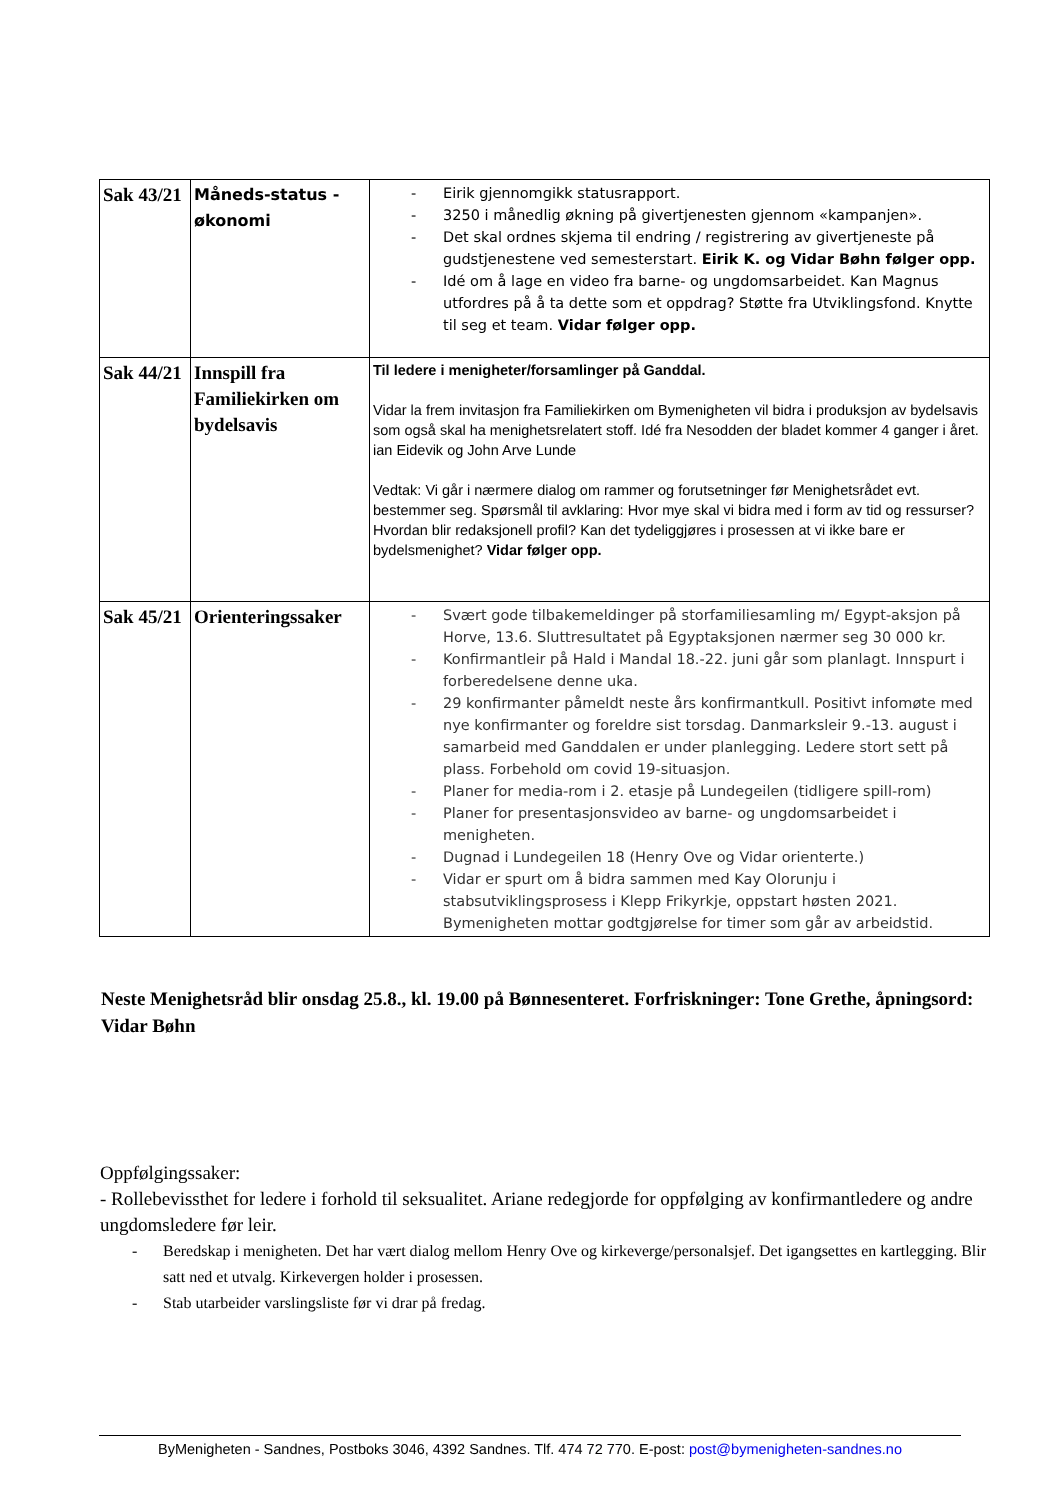| Sak 43/21 | Måneds-status - økonomi | - Eirik gjennomgikk statusrapport. - 3250 i månedlig økning på givertjenesten gjennom «kampanjen». - Det skal ordnes skjema til endring / registrering av givertjeneste på gudstjenestene ved semesterstart. Eirik K. og Vidar Bøhn følger opp. - Idé om å lage en video fra barne- og ungdomsarbeidet. Kan Magnus utfordres på å ta dette som et oppdrag? Støtte fra Utviklingsfond. Knytte til seg et team. Vidar følger opp. |
| Sak 44/21 | Innspill fra Familiekirken om bydelsavis | Til ledere i menigheter/forsamlinger på Ganddal. Vidar la frem invitasjon fra Familiekirken om Bymenigheten vil bidra i produksjon av bydelsavis som også skal ha menighetsrelatert stoff. Idé fra Nesodden der bladet kommer 4 ganger i året. ian Eidevik og John Arve Lunde Vedtak: Vi går i nærmere dialog om rammer og forutsetninger før Menighetsrådet evt. bestemmer seg. Spørsmål til avklaring: Hvor mye skal vi bidra med i form av tid og ressurser? Hvordan blir redaksjonell profil? Kan det tydeliggjøres i prosessen at vi ikke bare er bydelsmenighet? Vidar følger opp. |
| Sak 45/21 | Orienteringssaker | - Svært gode tilbakemeldinger på storfamiliesamling m/ Egypt-aksjon på Horve, 13.6. Sluttresultatet på Egyptaksjonen nærmer seg 30 000 kr. - Konfirmantleir på Hald i Mandal 18.-22. juni går som planlagt. Innspurt i forberedelsene denne uka. - 29 konfirmanter påmeldt neste års konfirmantkull. Positivt infomøte med nye konfirmanter og foreldre sist torsdag. Danmarksleir 9.-13. august i samarbeid med Ganddalen er under planlegging. Ledere stort sett på plass. Forbehold om covid 19-situasjon. - Planer for media-rom i 2. etasje på Lundegeilen (tidligere spill-rom) - Planer for presentasjonsvideo av barne- og ungdomsarbeidet i menigheten. - Dugnad i Lundegeilen 18 (Henry Ove og Vidar orienterte.) - Vidar er spurt om å bidra sammen med Kay Olorunju i stabsutviklingsprosess i Klepp Frikyrkje, oppstart høsten 2021. Bymenigheten mottar godtgjørelse for timer som går av arbeidstid. |
Neste Menighetsråd blir onsdag 25.8., kl. 19.00 på Bønnesenteret. Forfriskninger: Tone Grethe, åpningsord: Vidar Bøhn
Oppfølgingssaker:
- Rollebevissthet for ledere i forhold til seksualitet. Ariane redegjorde for oppfølging av konfirmantledere og andre ungdomsledere før leir.
- Beredskap i menigheten. Det har vært dialog mellom Henry Ove og kirkeverge/personalsjef. Det igangsettes en kartlegging. Blir satt ned et utvalg. Kirkevergen holder i prosessen.
- Stab utarbeider varslingsliste før vi drar på fredag.
ByMenigheten - Sandnes, Postboks 3046, 4392 Sandnes. Tlf. 474 72 770. E-post: post@bymenigheten-sandnes.no